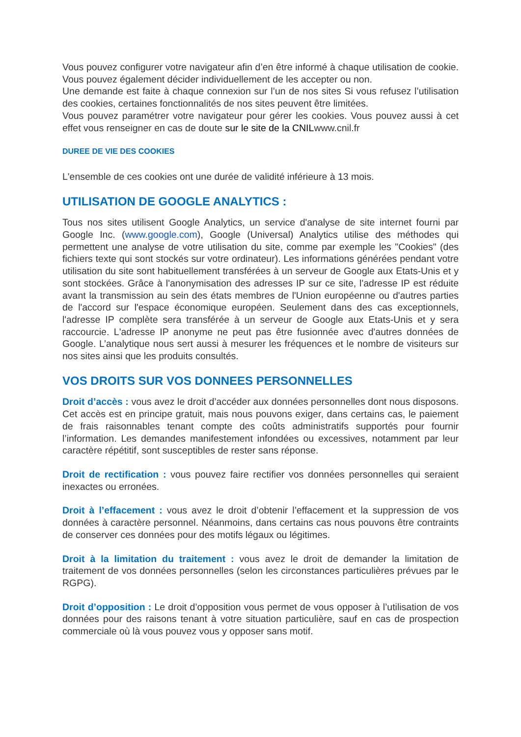Vous pouvez configurer votre navigateur afin d’en être informé à chaque utilisation de cookie. Vous pouvez également décider individuellement de les accepter ou non.
Une demande est faite à chaque connexion sur l’un de nos sites Si vous refusez l’utilisation des cookies, certaines fonctionnalités de nos sites peuvent être limitées.
Vous pouvez paramétrer votre navigateur pour gérer les cookies. Vous pouvez aussi à cet effet vous renseigner en cas de doute sur le site de la CNILwww.cnil.fr
DUREE DE VIE DES COOKIES
L'ensemble de ces cookies ont une durée de validité inférieure à 13 mois.
UTILISATION DE GOOGLE ANALYTICS :
Tous nos sites utilisent Google Analytics, un service d'analyse de site internet fourni par Google Inc. (www.google.com), Google (Universal) Analytics utilise des méthodes qui permettent une analyse de votre utilisation du site, comme par exemple les "Cookies" (des fichiers texte qui sont stockés sur votre ordinateur). Les informations générées pendant votre utilisation du site sont habituellement transférées à un serveur de Google aux Etats-Unis et y sont stockées. Grâce à l'anonymisation des adresses IP sur ce site, l'adresse IP est réduite avant la transmission au sein des états membres de l'Union européenne ou d'autres parties de l'accord sur l'espace économique européen. Seulement dans des cas exceptionnels, l'adresse IP complète sera transférée à un serveur de Google aux Etats-Unis et y sera raccourcie. L'adresse IP anonyme ne peut pas être fusionnée avec d'autres données de Google. L’analytique nous sert aussi à mesurer les fréquences et le nombre de visiteurs sur nos sites ainsi que les produits consultés.
VOS DROITS SUR VOS DONNEES PERSONNELLES
Droit d’accès : vous avez le droit d’accéder aux données personnelles dont nous disposons. Cet accès est en principe gratuit, mais nous pouvons exiger, dans certains cas, le paiement de frais raisonnables tenant compte des coûts administratifs supportés pour fournir l’information. Les demandes manifestement infondées ou excessives, notamment par leur caractère répétitif, sont susceptibles de rester sans réponse.
Droit de rectification : vous pouvez faire rectifier vos données personnelles qui seraient inexactes ou erronées.
Droit à l’effacement : vous avez le droit d’obtenir l’effacement et la suppression de vos données à caractère personnel. Néanmoins, dans certains cas nous pouvons être contraints de conserver ces données pour des motifs légaux ou légitimes.
Droit à la limitation du traitement : vous avez le droit de demander la limitation de traitement de vos données personnelles (selon les circonstances particulières prévues par le RGPG).
Droit d’opposition : Le droit d’opposition vous permet de vous opposer à l’utilisation de vos données pour des raisons tenant à votre situation particulière, sauf en cas de prospection commerciale où là vous pouvez vous y opposer sans motif.